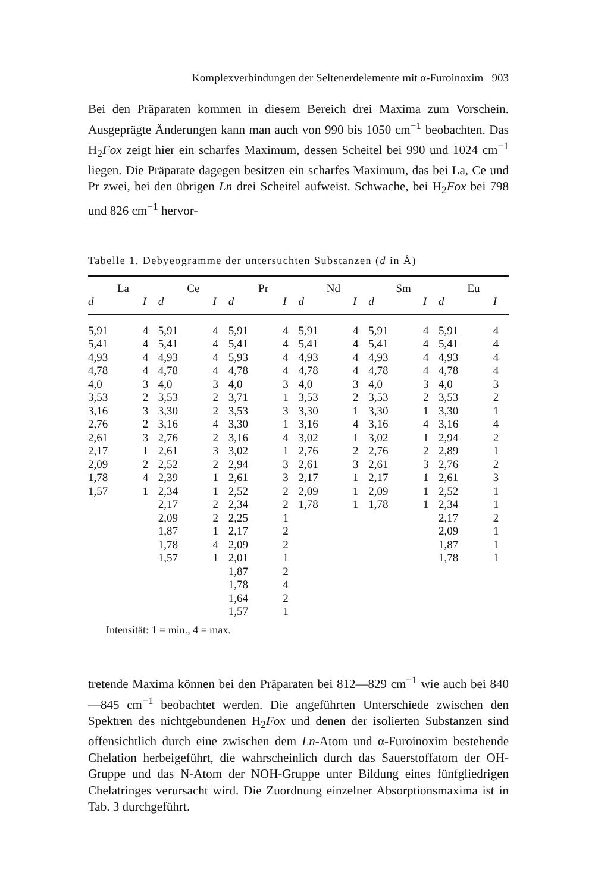Komplexverbindungen der Seltenerdelemente mit α-Furoinoxim 903
Bei den Präparaten kommen in diesem Bereich drei Maxima zum Vorschein. Ausgeprägte Änderungen kann man auch von 990 bis 1050 cm<sup>−1</sup> beobachten. Das H<sub>2</sub>Fox zeigt hier ein scharfes Maximum, dessen Scheitel bei 990 und 1024 cm<sup>−1</sup> liegen. Die Präparate dagegen besitzen ein scharfes Maximum, das bei La, Ce und Pr zwei, bei den übrigen Ln drei Scheitel aufweist. Schwache, bei H<sub>2</sub>Fox bei 798 und 826 cm<sup>−1</sup> hervor-
Tabelle 1. Debyeogramme der untersuchten Substanzen (d in Å)
| La | | Ce | | Pr | | Nd | | Sm | | Eu | |
| --- | --- | --- | --- | --- | --- | --- | --- | --- | --- | --- | --- |
| d | I | d | I | d | I | d | I | d | I | d | I |
| 5,91 | 4 | 5,91 | 4 | 5,91 | 4 | 5,91 | 4 | 5,91 | 4 | 5,91 | 4 |
| 5,41 | 4 | 5,41 | 4 | 5,41 | 4 | 5,41 | 4 | 5,41 | 4 | 5,41 | 4 |
| 4,93 | 4 | 4,93 | 4 | 5,93 | 4 | 4,93 | 4 | 4,93 | 4 | 4,93 | 4 |
| 4,78 | 4 | 4,78 | 4 | 4,78 | 4 | 4,78 | 4 | 4,78 | 4 | 4,78 | 4 |
| 4,0 | 3 | 4,0 | 3 | 4,0 | 3 | 4,0 | 3 | 4,0 | 3 | 4,0 | 3 |
| 3,53 | 2 | 3,53 | 2 | 3,71 | 1 | 3,53 | 2 | 3,53 | 2 | 3,53 | 2 |
| 3,16 | 3 | 3,30 | 2 | 3,53 | 3 | 3,30 | 1 | 3,30 | 1 | 3,30 | 1 |
| 2,76 | 2 | 3,16 | 4 | 3,30 | 1 | 3,16 | 4 | 3,16 | 4 | 3,16 | 4 |
| 2,61 | 3 | 2,76 | 2 | 3,16 | 4 | 3,02 | 1 | 3,02 | 1 | 2,94 | 2 |
| 2,17 | 1 | 2,61 | 3 | 3,02 | 1 | 2,76 | 2 | 2,76 | 2 | 2,89 | 1 |
| 2,09 | 2 | 2,52 | 2 | 2,94 | 3 | 2,61 | 3 | 2,61 | 3 | 2,76 | 2 |
| 1,78 | 4 | 2,39 | 1 | 2,61 | 3 | 2,17 | 1 | 2,17 | 1 | 2,61 | 3 |
| 1,57 | 1 | 2,34 | 1 | 2,52 | 2 | 2,09 | 1 | 2,09 | 1 | 2,52 | 1 |
| | | 2,17 | 2 | 2,34 | 2 | 1,78 | 1 | 1,78 | 1 | 2,34 | 1 |
| | | 2,09 | 2 | 2,25 | 1 | | | | | 2,17 | 2 |
| | | 1,87 | 1 | 2,17 | 2 | | | | | 2,09 | 1 |
| | | 1,78 | 4 | 2,09 | 2 | | | | | 1,87 | 1 |
| | | 1,57 | 1 | 2,01 | 1 | | | | | 1,78 | 1 |
| | | | | 1,87 | 2 | | | | | | |
| | | | | 1,78 | 4 | | | | | | |
| | | | | 1,64 | 2 | | | | | | |
| | | | | 1,57 | 1 | | | | | | |
Intensität: 1 = min., 4 = max.
tretende Maxima können bei den Präparaten bei 812—829 cm<sup>−1</sup> wie auch bei 840—845 cm<sup>−1</sup> beobachtet werden. Die angeführten Unterschiede zwischen den Spektren des nichtgebundenen H<sub>2</sub>Fox und denen der isolierten Substanzen sind offensichtlich durch eine zwischen dem Ln-Atom und α-Furoinoxim bestehende Chelation herbeigeführt, die wahrscheinlich durch das Sauerstoffatom der OH-Gruppe und das N-Atom der NOH-Gruppe unter Bildung eines fünfgliedrigen Chelatringes verursacht wird. Die Zuordnung einzelner Absorptionsmaxima ist in Tab. 3 durchgeführt.